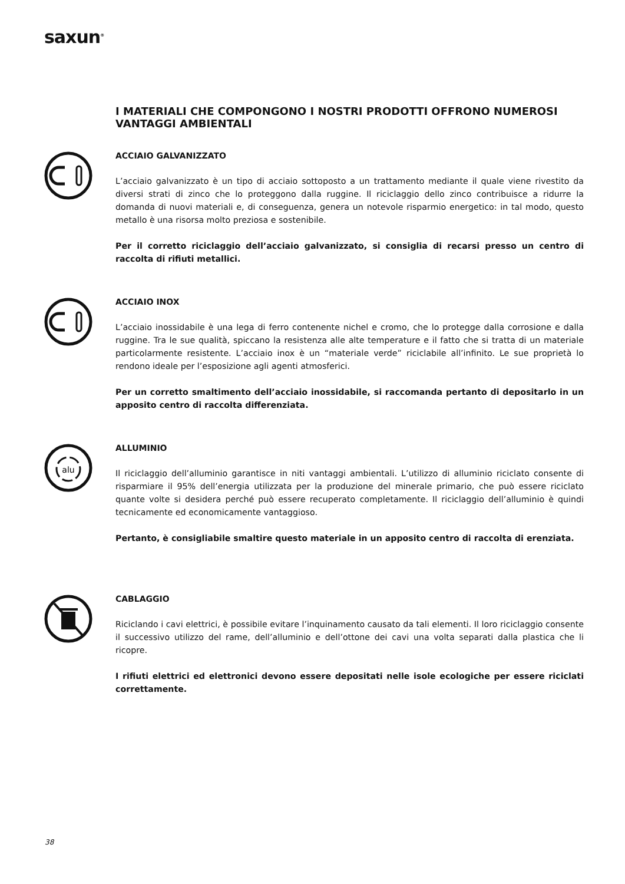saxun<sup>®</sup>
I MATERIALI CHE COMPONGONO I NOSTRI PRODOTTI OFFRONO NUMEROSI VANTAGGI AMBIENTALI
ACCIAIO GALVANIZZATO
L’acciaio galvanizzato è un tipo di acciaio sottoposto a un trattamento mediante il quale viene rivestito da diversi strati di zinco che lo proteggono dalla ruggine. Il riciclaggio dello zinco contribuisce a ridurre la domanda di nuovi materiali e, di conseguenza, genera un notevole risparmio energetico: in tal modo, questo metallo è una risorsa molto preziosa e sostenibile.
Per il corretto riciclaggio dell’acciaio galvanizzato, si consiglia di recarsi presso un centro di raccolta di rifiuti metallici.
ACCIAIO INOX
L’acciaio inossidabile è una lega di ferro contenente nichel e cromo, che lo protegge dalla corrosione e dalla ruggine. Tra le sue qualità, spiccano la resistenza alle alte temperature e il fatto che si tratta di un materiale particolarmente resistente. L’acciaio inox è un “materiale verde” riciclabile all’infinito. Le sue proprietà lo rendono ideale per l’esposizione agli agenti atmosferici.
Per un corretto smaltimento dell’acciaio inossidabile, si raccomanda pertanto di depositarlo in un apposito centro di raccolta differenziata.
alu
ALLUMINIO
Il riciclaggio dell’alluminio garantisce in niti vantaggi ambientali. L’utilizzo di alluminio riciclato consente di risparmiare il 95% dell’energia utilizzata per la produzione del minerale primario, che può essere riciclato quante volte si desidera perché può essere recuperato completamente. Il riciclaggio dell’alluminio è quindi tecnicamente ed economicamente vantaggioso.
Pertanto, è consigliabile smaltire questo materiale in un apposito centro di raccolta di erenziata.
CABLAGGIO
Riciclando i cavi elettrici, è possibile evitare l’inquinamento causato da tali elementi. Il loro riciclaggio consente il successivo utilizzo del rame, dell’alluminio e dell’ottone dei cavi una volta separati dalla plastica che li ricopre.
I rifiuti elettrici ed elettronici devono essere depositati nelle isole ecologiche per essere riciclati correttamente.
38